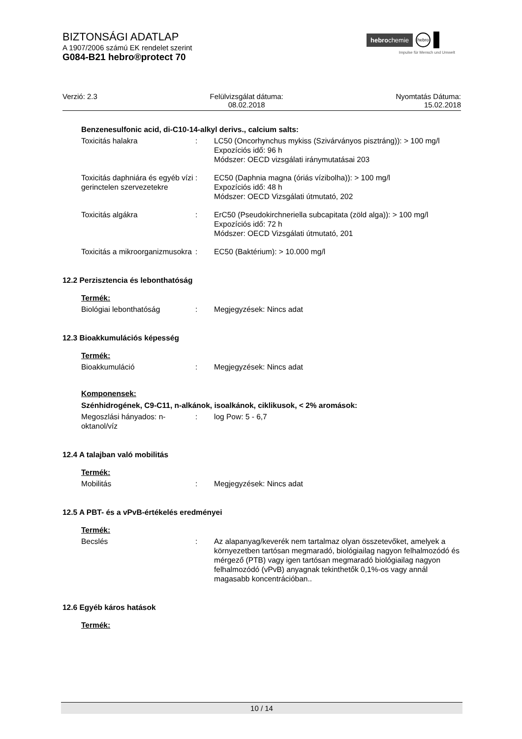BIZTONSÁGI ADATLAP
A 1907/2006 számú EK rendelet szerint
G084-B21 hebro®protect 70
hebrochemie hebro
Impulse für Mensch und Umwelt
Verzió: 2.3 Felülvizsgálat dátuma:
08.02.2018
Nyomtatás Dátuma:
15.02.2018
Benzenesulfonic acid, di-C10-14-alkyl derivs., calcium salts:
| Toxicitás halakra | : | LC50 (Oncorhynchus mykiss (Szivárványos pisztráng)): > 100 mg/l Expozíciós idő: 96 h Módszer: OECD vizsgálati iránymutatásai 203 |
| Toxicitás daphniára és egyéb vízi gerinctelen szervezetekre | : | EC50 (Daphnia magna (óriás vízibolha)): > 100 mg/l Expozíciós idő: 48 h Módszer: OECD Vizsgálati útmutató, 202 |
| Toxicitás algákra | : | ErC50 (Pseudokirchneriella subcapitata (zöld alga)): > 100 mg/l Expozíciós idő: 72 h Módszer: OECD Vizsgálati útmutató, 201 |
| Toxicitás a mikroorganizmusokra | : | EC50 (Baktérium): > 10.000 mg/l |
12.2 Perzisztencia és lebonthatóság
Termék:
| Biológiai lebonthatóság | : | Megjegyzések: Nincs adat |
12.3 Bioakkumulációs képesség
Termék:
| Bioakkumuláció | : | Megjegyzések: Nincs adat |
Komponensek:
Szénhidrogének, C9-C11, n-alkánok, isoalkánok, ciklikusok, < 2% aromások:
| Megoszlási hányados: n-oktanol/víz | : | log Pow: 5 - 6,7 |
12.4 A talajban való mobilitás
Termék:
| Mobilitás | : | Megjegyzések: Nincs adat |
12.5 A PBT- és a vPvB-értékelés eredményei
Termék:
| Becslés | : | Az alapanyag/keverék nem tartalmaz olyan összetevőket, amelyek a környezetben tartósan megmaradó, biológiailag nagyon felhalmozódó és mérgező (PTB) vagy igen tartósan megmaradó biológiailag nagyon felhalmozódó (vPvB) anyagnak tekinthetők 0,1%-os vagy annál magasabb koncentrációban.. |
12.6 Egyéb káros hatások
Termék:
10 / 14